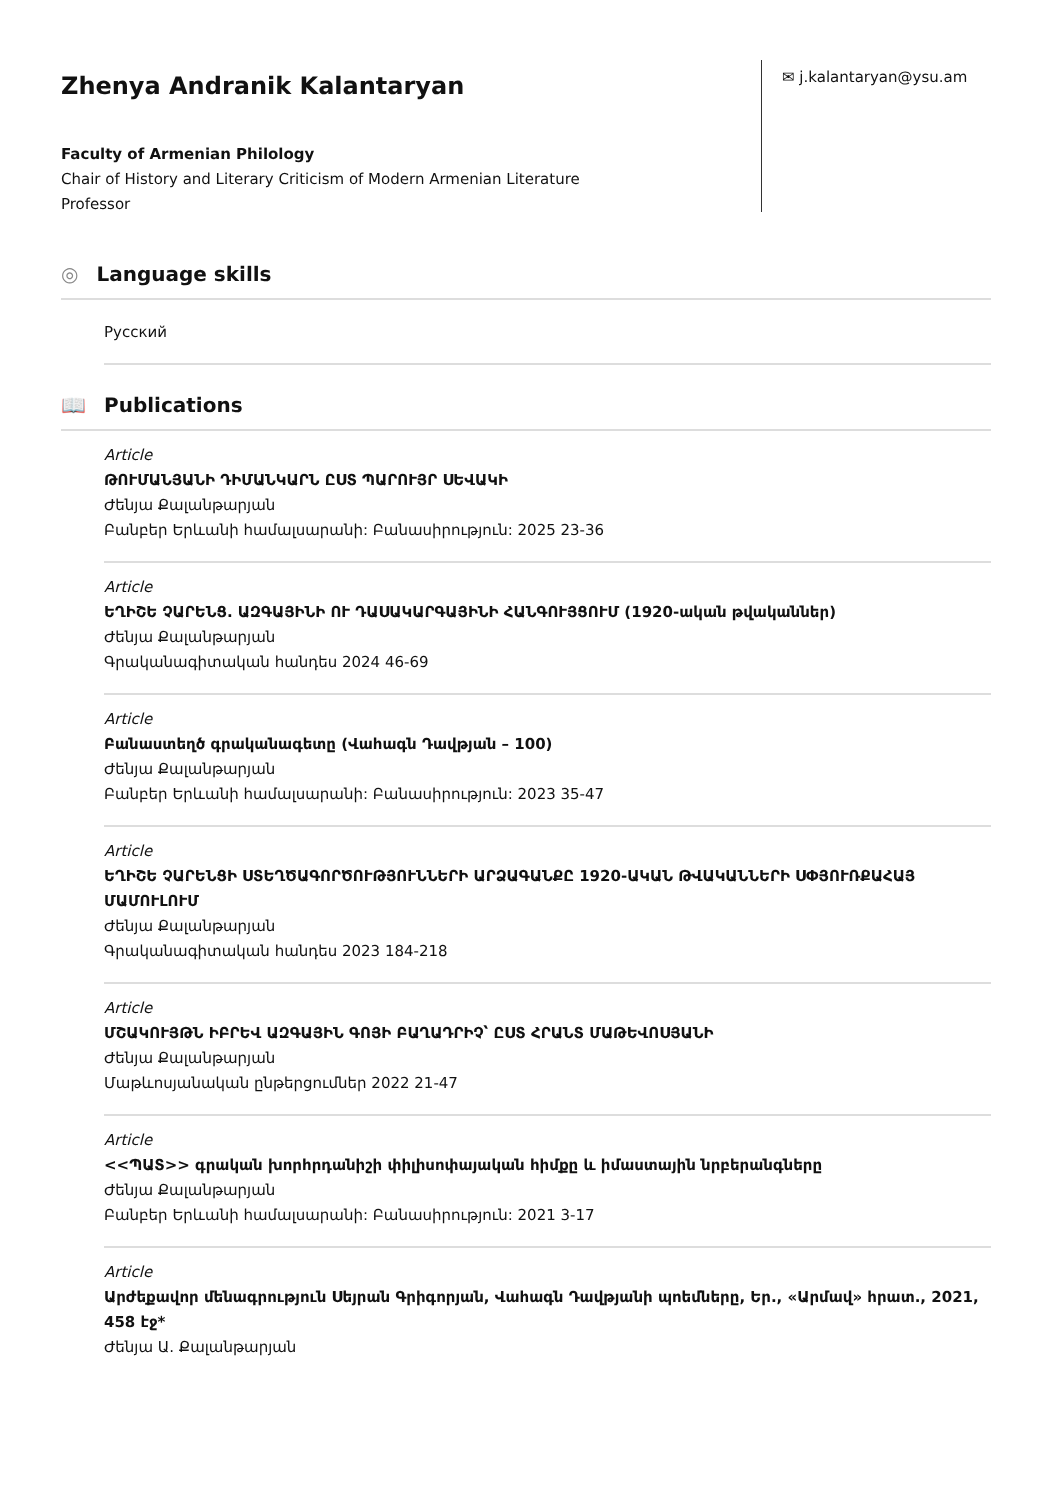Zhenya Andranik Kalantaryan
Faculty of Armenian Philology
Chair of History and Literary Criticism of Modern Armenian Literature
Professor
✉ j.kalantaryan@ysu.am
◎ Language skills
Русский
📖 Publications
Article
ԹՈՒՄԱՆՅԱՆԻ ԴԻՄԱՆԿԱՐՆ ԸՍՏ ՊԱՐՈՒՅՐ ՍԵՎԱԿԻ
Ժենյա Քալանթարյան
Բանբեր Երևանի համալսարանի: Բանասիրություն: 2025 23-36
Article
ԵՂԻՇԵ ՉԱՐԵՆՑ. ԱԶԳԱՅԻՆԻ ՈՒ ԴԱՍԱԿԱՐԳԱՅԻՆԻ ՀԱՆԳՈՒՅՑՈՒՄ (1920-ական թվականներ)
Ժենյա Քալանթարյան
Գրականագիտական հանդես 2024 46-69
Article
Բանաստեղծ գրականագետը (Վահագն Դավթյան – 100)
Ժենյա Քալանթարյան
Բանբեր Երևանի համալսարանի: Բանասիրություն: 2023 35-47
Article
ԵՂԻՇԵ ՉԱՐԵՆՑԻ ՍՏԵՂԾԱԳՈՐԾՈՒԹՅՈՒՆՆԵՐԻ ԱՐՁԱԳԱՆՔԸ 1920-ԱԿԱՆ ԹՎԱԿԱՆՆԵՐԻ ՍՓՅՈՒՌՔԱՀԱՅ ՄԱՄՈՒԼՈՒՄ
Ժենյա Քալանթարյան
Գրականագիտական հանդես 2023 184-218
Article
ՄՇԱԿՈՒՅԹՆ ԻԲՐԵՎ ԱԶԳԱՅԻՆ ԳՈՅԻ ԲԱՂԱԴՐԻՉ՝ ԸՍՏ ՀՐԱՆՏ ՄԱԹԵՎՈՍՅԱՆԻ
Ժենյա Քալանթարյան
Մաթևոսյանական ընթերցումներ 2022 21-47
Article
<<ՊԱՏ>> գրական խորհրդանիշի փիլիսոփայական հիմքը և իմաստային նրբերանգները
Ժենյա Քալանթարյան
Բանբեր Երևանի համալսարանի: Բանասիրություն: 2021 3-17
Article
Արժեքավոր մենագրություն Սեյրան Գրիգորյան, Վահագն Դավթյանի պոեմները, Եր., «Արմավ» հրատ., 2021, 458 էջ*
Ժենյա Ա. Քալանթարյան